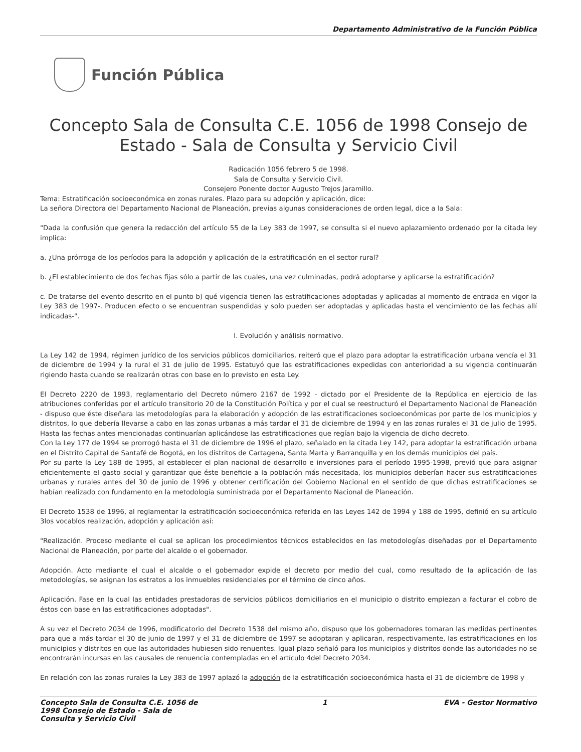Departamento Administrativo de la Función Pública
Función Pública
Concepto Sala de Consulta C.E. 1056 de 1998 Consejo de Estado - Sala de Consulta y Servicio Civil
Radicación 1056 febrero 5 de 1998.
Sala de Consulta y Servicio Civil.
Consejero Ponente doctor Augusto Trejos Jaramillo.
Tema: Estratificación socioeconómica en zonas rurales. Plazo para su adopción y aplicación, dice:
La señora Directora del Departamento Nacional de Planeación, previas algunas consideraciones de orden legal, dice a la Sala:
"Dada la confusión que genera la redacción del artículo 55 de la Ley 383 de 1997, se consulta si el nuevo aplazamiento ordenado por la citada ley implica:
a. ¿Una prórroga de los períodos para la adopción y aplicación de la estratificación en el sector rural?
b. ¿El establecimiento de dos fechas fijas sólo a partir de las cuales, una vez culminadas, podrá adoptarse y aplicarse la estratificación?
c. De tratarse del evento descrito en el punto b) qué vigencia tienen las estratificaciones adoptadas y aplicadas al momento de entrada en vigor la Ley 383 de 1997-. Producen efecto o se encuentran suspendidas y solo pueden ser adoptadas y aplicadas hasta el vencimiento de las fechas allí indicadas-".
I. Evolución y análisis normativo.
La Ley 142 de 1994, régimen jurídico de los servicios públicos domiciliarios, reiteró que el plazo para adoptar la estratificación urbana vencía el 31 de diciembre de 1994 y la rural el 31 de julio de 1995. Estatuyó que las estratificaciones expedidas con anterioridad a su vigencia continuarán rigiendo hasta cuando se realizarán otras con base en lo previsto en esta Ley.
El Decreto 2220 de 1993, reglamentario del Decreto número 2167 de 1992 - dictado por el Presidente de la República en ejercicio de las atribuciones conferidas por el artículo transitorio 20 de la Constitución Política y por el cual se reestructuró el Departamento Nacional de Planeación - dispuso que éste diseñara las metodologías para la elaboración y adopción de las estratificaciones socioeconómicas por parte de los municipios y distritos, lo que debería llevarse a cabo en las zonas urbanas a más tardar el 31 de diciembre de 1994 y en las zonas rurales el 31 de julio de 1995. Hasta las fechas antes mencionadas continuarían aplicándose las estratificaciones que regían bajo la vigencia de dicho decreto.
Con la Ley 177 de 1994 se prorrogó hasta el 31 de diciembre de 1996 el plazo, señalado en la citada Ley 142, para adoptar la estratificación urbana en el Distrito Capital de Santafé de Bogotá, en los distritos de Cartagena, Santa Marta y Barranquilla y en los demás municipios del país.
Por su parte la Ley 188 de 1995, al establecer el plan nacional de desarrollo e inversiones para el período 1995-1998, previó que para asignar eficientemente el gasto social y garantizar que éste beneficie a la población más necesitada, los municipios deberían hacer sus estratificaciones urbanas y rurales antes del 30 de junio de 1996 y obtener certificación del Gobierno Nacional en el sentido de que dichas estratificaciones se habían realizado con fundamento en la metodología suministrada por el Departamento Nacional de Planeación.
El Decreto 1538 de 1996, al reglamentar la estratificación socioeconómica referida en las Leyes 142 de 1994 y 188 de 1995, definió en su artículo 3los vocablos realización, adopción y aplicación así:
"Realización. Proceso mediante el cual se aplican los procedimientos técnicos establecidos en las metodologías diseñadas por el Departamento Nacional de Planeación, por parte del alcalde o el gobernador.
Adopción. Acto mediante el cual el alcalde o el gobernador expide el decreto por medio del cual, como resultado de la aplicación de las metodologías, se asignan los estratos a los inmuebles residenciales por el término de cinco años.
Aplicación. Fase en la cual las entidades prestadoras de servicios públicos domiciliarios en el municipio o distrito empiezan a facturar el cobro de éstos con base en las estratificaciones adoptadas".
A su vez el Decreto 2034 de 1996, modificatorio del Decreto 1538 del mismo año, dispuso que los gobernadores tomaran las medidas pertinentes para que a más tardar el 30 de junio de 1997 y el 31 de diciembre de 1997 se adoptaran y aplicaran, respectivamente, las estratificaciones en los municipios y distritos en que las autoridades hubiesen sido renuentes. Igual plazo señaló para los municipios y distritos donde las autoridades no se encontrarán incursas en las causales de renuencia contempladas en el artículo 4del Decreto 2034.
En relación con las zonas rurales la Ley 383 de 1997 aplazó la adopción de la estratificación socioeconómica hasta el 31 de diciembre de 1998 y
Concepto Sala de Consulta C.E. 1056 de 1998 Consejo de Estado - Sala de Consulta y Servicio Civil 1 EVA - Gestor Normativo